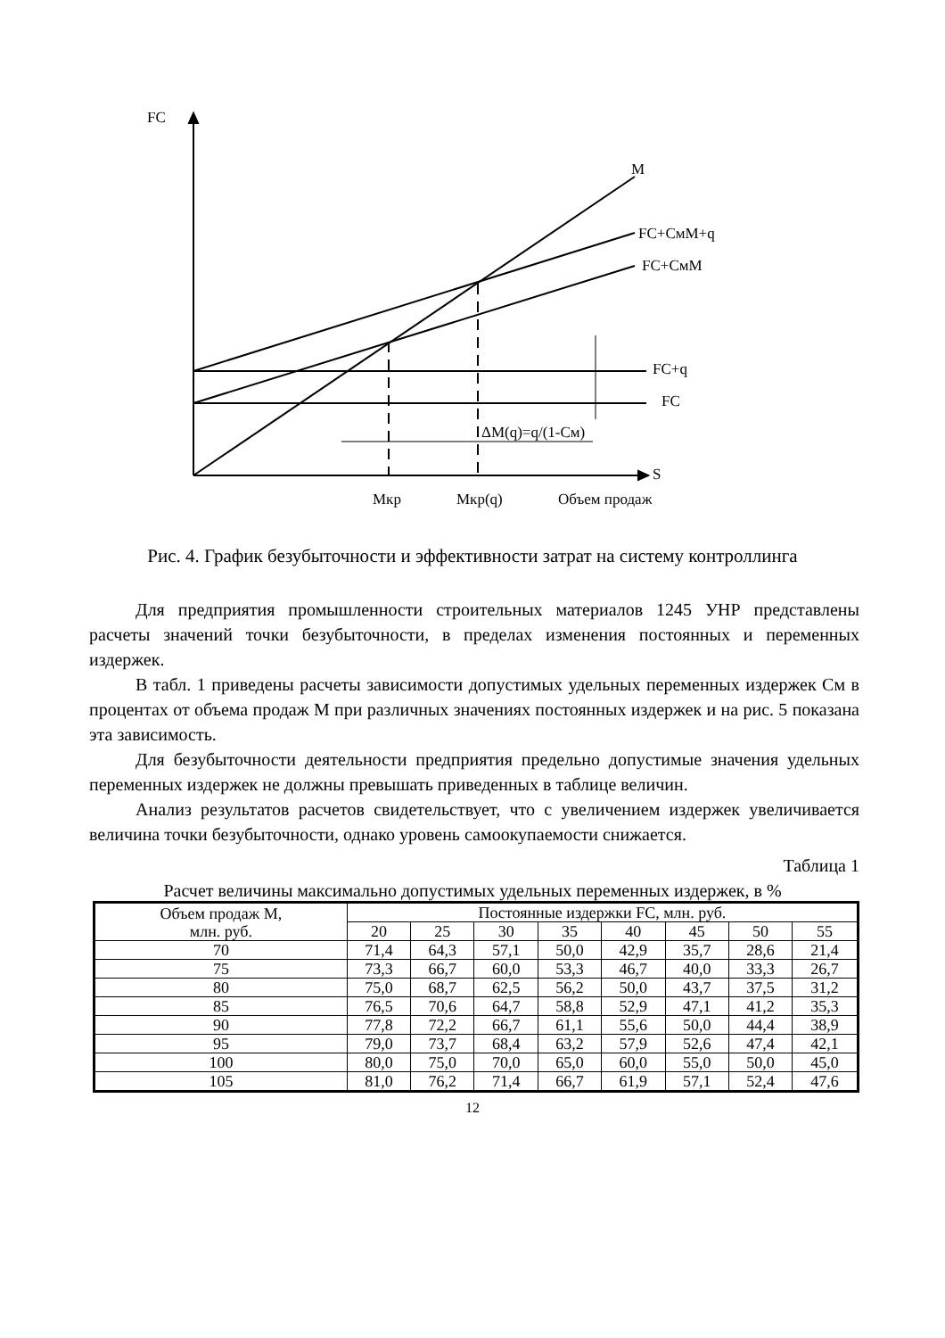FC
M
FC+CмM+q
FC+CмM
FC+q
FC
ΔM(q)=q/(1-Cм)
S
Mкр Mкр(q) Объем продаж
Рис. 4. График безубыточности и эффективности затрат на систему контроллинга
Для предприятия промышленности строительных материалов 1245 УНР представлены расчеты значений точки безубыточности, в пределах изменения постоянных и переменных издержек.
В табл. 1 приведены расчеты зависимости допустимых удельных переменных издержек Cм в процентах от объема продаж М при различных значениях постоянных издержек и на рис. 5 показана эта зависимость.
Для безубыточности деятельности предприятия предельно допустимые значения удельных переменных издержек не должны превышать приведенных в таблице величин.
Анализ результатов расчетов свидетельствует, что с увеличением издержек увеличивается величина точки безубыточности, однако уровень самоокупаемости снижается.
Таблица 1
Расчет величины максимально допустимых удельных переменных издержек, в %
| Объем продаж М, млн. руб. | Постоянные издержки FC, млн. руб. | | | | | | | |
| --- | --- | --- | --- | --- | --- | --- | --- | --- |
| | 20 | 25 | 30 | 35 | 40 | 45 | 50 | 55 |
| 70 | 71,4 | 64,3 | 57,1 | 50,0 | 42,9 | 35,7 | 28,6 | 21,4 |
| 75 | 73,3 | 66,7 | 60,0 | 53,3 | 46,7 | 40,0 | 33,3 | 26,7 |
| 80 | 75,0 | 68,7 | 62,5 | 56,2 | 50,0 | 43,7 | 37,5 | 31,2 |
| 85 | 76,5 | 70,6 | 64,7 | 58,8 | 52,9 | 47,1 | 41,2 | 35,3 |
| 90 | 77,8 | 72,2 | 66,7 | 61,1 | 55,6 | 50,0 | 44,4 | 38,9 |
| 95 | 79,0 | 73,7 | 68,4 | 63,2 | 57,9 | 52,6 | 47,4 | 42,1 |
| 100 | 80,0 | 75,0 | 70,0 | 65,0 | 60,0 | 55,0 | 50,0 | 45,0 |
| 105 | 81,0 | 76,2 | 71,4 | 66,7 | 61,9 | 57,1 | 52,4 | 47,6 |
12